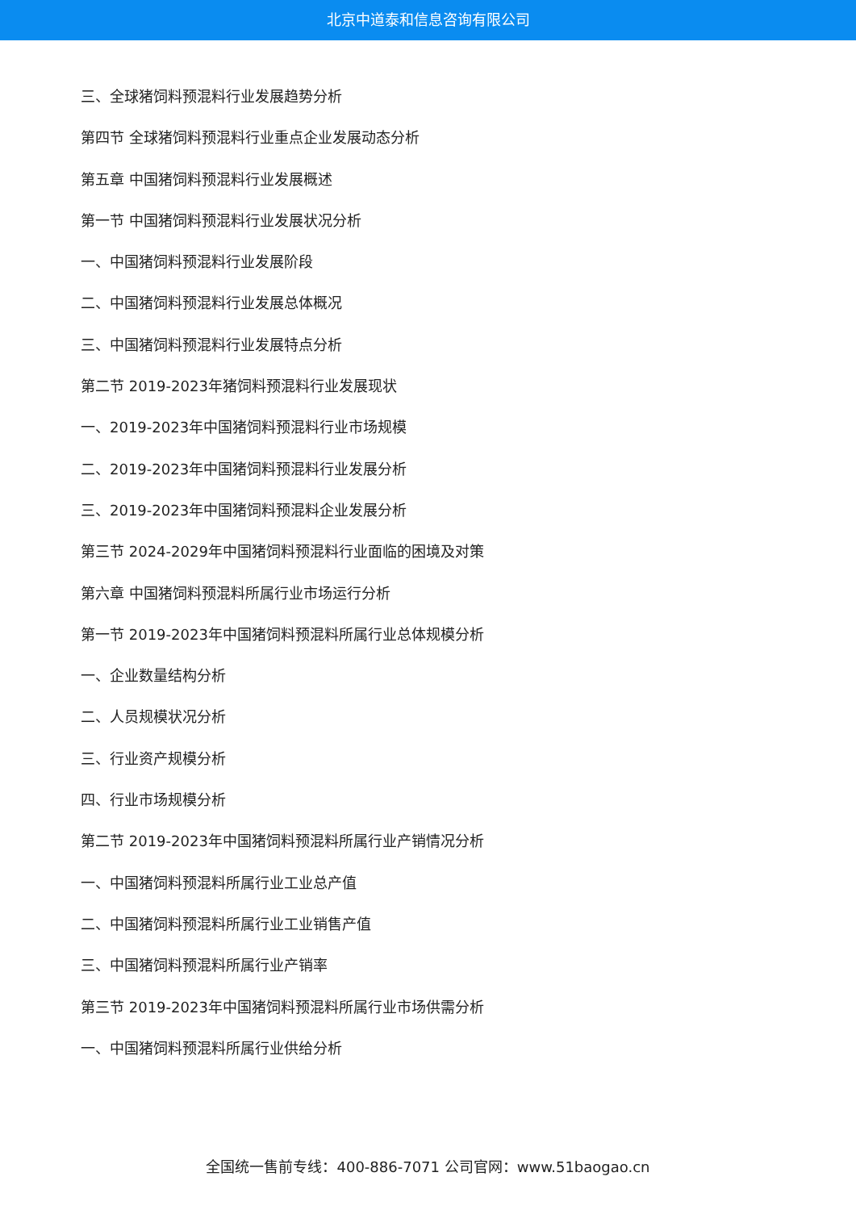北京中道泰和信息咨询有限公司
三、全球猪饲料预混料行业发展趋势分析
第四节 全球猪饲料预混料行业重点企业发展动态分析
第五章 中国猪饲料预混料行业发展概述
第一节 中国猪饲料预混料行业发展状况分析
一、中国猪饲料预混料行业发展阶段
二、中国猪饲料预混料行业发展总体概况
三、中国猪饲料预混料行业发展特点分析
第二节 2019-2023年猪饲料预混料行业发展现状
一、2019-2023年中国猪饲料预混料行业市场规模
二、2019-2023年中国猪饲料预混料行业发展分析
三、2019-2023年中国猪饲料预混料企业发展分析
第三节 2024-2029年中国猪饲料预混料行业面临的困境及对策
第六章 中国猪饲料预混料所属行业市场运行分析
第一节 2019-2023年中国猪饲料预混料所属行业总体规模分析
一、企业数量结构分析
二、人员规模状况分析
三、行业资产规模分析
四、行业市场规模分析
第二节 2019-2023年中国猪饲料预混料所属行业产销情况分析
一、中国猪饲料预混料所属行业工业总产值
二、中国猪饲料预混料所属行业工业销售产值
三、中国猪饲料预混料所属行业产销率
第三节 2019-2023年中国猪饲料预混料所属行业市场供需分析
一、中国猪饲料预混料所属行业供给分析
全国统一售前专线：400-886-7071 公司官网：www.51baogao.cn